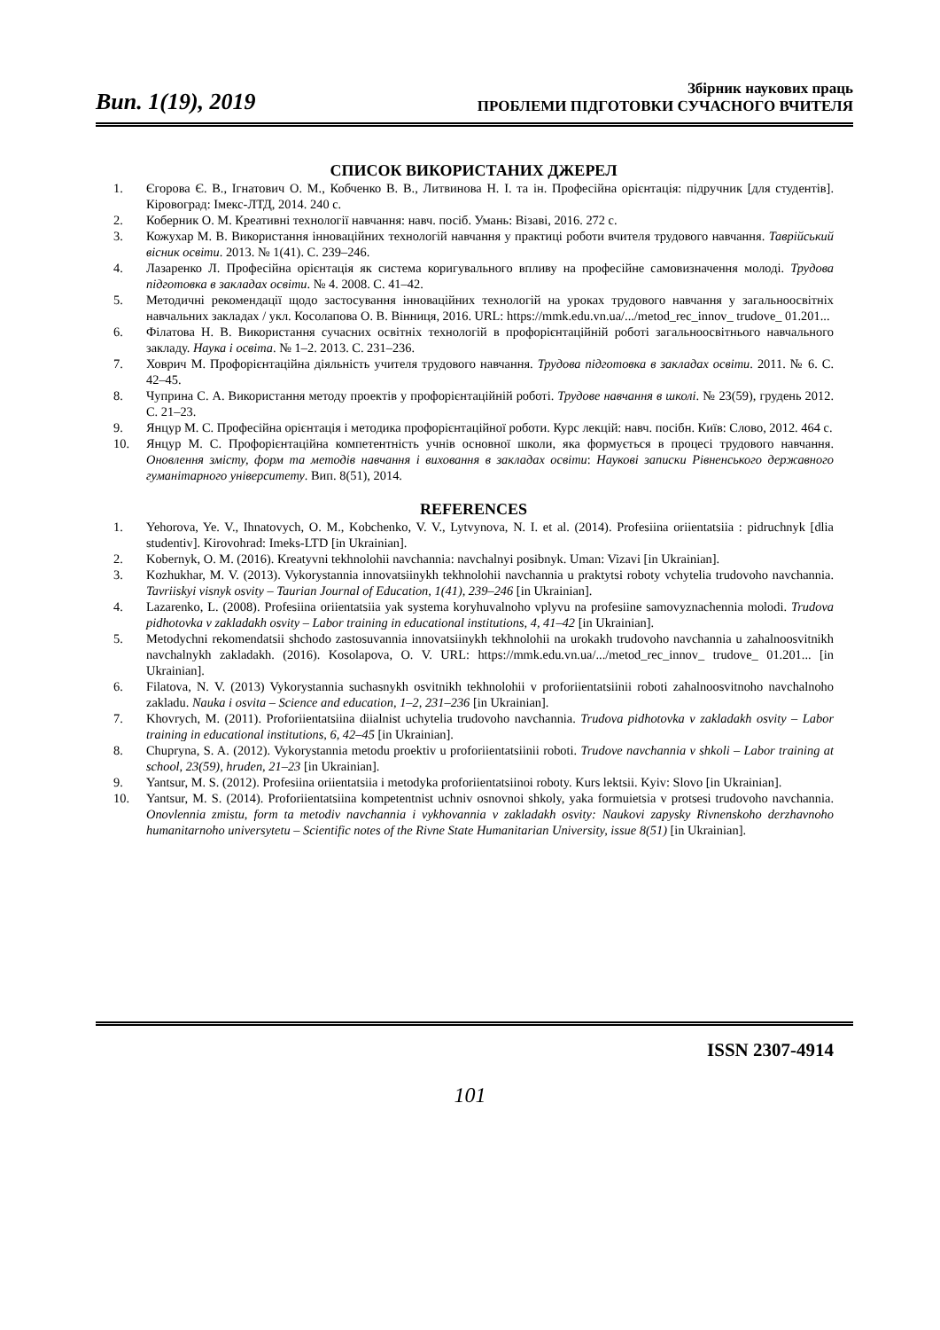Вип. 1(19), 2019
Збірник наукових праць
ПРОБЛЕМИ ПІДГОТОВКИ СУЧАСНОГО ВЧИТЕЛЯ
СПИСОК ВИКОРИСТАНИХ ДЖЕРЕЛ
1. Єгорова Є. В., Ігнатович О. М., Кобченко В. В., Литвинова Н. І. та ін. Професійна орієнтація: підручник [для студентів]. Кіровоград: Імекс-ЛТД, 2014. 240 с.
2. Коберник О. М. Креативні технології навчання: навч. посіб. Умань: Візаві, 2016. 272 с.
3. Кожухар М. В. Використання інноваційних технологій навчання у практиці роботи вчителя трудового навчання. Таврійський вісник освіти. 2013. № 1(41). С. 239–246.
4. Лазаренко Л. Професійна орієнтація як система коригувального впливу на професійне самовизначення молоді. Трудова підготовка в закладах освіти. № 4. 2008. С. 41–42.
5. Методичні рекомендації щодо застосування інноваційних технологій на уроках трудового навчання у загальноосвітніх навчальних закладах / укл. Косолапова О. В. Вінниця, 2016. URL: https://mmk.edu.vn.ua/.../metod_rec_innov_ trudove_ 01.201...
6. Філатова Н. В. Використання сучасних освітніх технологій в профорієнтаційній роботі загальноосвітнього навчального закладу. Наука і освіта. № 1–2. 2013. С. 231–236.
7. Ховрич М. Профорієнтаційна діяльність учителя трудового навчання. Трудова підготовка в закладах освіти. 2011. № 6. С. 42–45.
8. Чуприна С. А. Використання методу проектів у профорієнтаційній роботі. Трудове навчання в школі. № 23(59), грудень 2012. С. 21–23.
9. Янцур М. С. Професійна орієнтація і методика профорієнтаційної роботи. Курс лекцій: навч. посібн. Київ: Слово, 2012. 464 с.
10. Янцур М. С. Профорієнтаційна компетентність учнів основної школи, яка формується в процесі трудового навчання. Оновлення змісту, форм та методів навчання і виховання в закладах освіти: Наукові записки Рівненського державного гуманітарного університету. Вип. 8(51), 2014.
REFERENCES
1. Yehorova, Ye. V., Ihnatovych, O. M., Kobchenko, V. V., Lytvynova, N. I. et al. (2014). Profesiina oriientatsiia : pidruchnyk [dlia studentiv]. Kirovohrad: Imeks-LTD [in Ukrainian].
2. Kobernyk, O. M. (2016). Kreatyvni tekhnolohii navchannia: navchalnyi posibnyk. Uman: Vizavi [in Ukrainian].
3. Kozhukhar, M. V. (2013). Vykorystannia innovatsiinykh tekhnolohii navchannia u praktytsi roboty vchytelia trudovoho navchannia. Tavriiskyi visnyk osvity – Taurian Journal of Education, 1(41), 239–246 [in Ukrainian].
4. Lazarenko, L. (2008). Profesiina oriientatsiia yak systema koryhuvalnoho vplyvu na profesiine samovyznachennia molodi. Trudova pidhotovka v zakladakh osvity – Labor training in educational institutions, 4, 41–42 [in Ukrainian].
5. Metodychni rekomendatsii shchodo zastosuvannia innovatsiinykh tekhnolohii na urokakh trudovoho navchannia u zahalnoosvitnikh navchalnykh zakladakh. (2016). Kosolapova, O. V. URL: https://mmk.edu.vn.ua/.../metod_rec_innov_ trudove_ 01.201... [in Ukrainian].
6. Filatova, N. V. (2013) Vykorystannia suchasnykh osvitnikh tekhnolohii v proforiientatsiinii roboti zahalnoosvitnoho navchalnoho zakladu. Nauka i osvita – Science and education, 1–2, 231–236 [in Ukrainian].
7. Khovrych, M. (2011). Proforiientatsiina diialnist uchytelia trudovoho navchannia. Trudova pidhotovka v zakladakh osvity – Labor training in educational institutions, 6, 42–45 [in Ukrainian].
8. Chupryna, S. A. (2012). Vykorystannia metodu proektiv u proforiientatsiinii roboti. Trudove navchannia v shkoli – Labor training at school, 23(59), hruden, 21–23 [in Ukrainian].
9. Yantsur, M. S. (2012). Profesiina oriientatsiia i metodyka proforiientatsiinoi roboty. Kurs lektsii. Kyiv: Slovo [in Ukrainian].
10. Yantsur, M. S. (2014). Proforiientatsiina kompetentnist uchniv osnovnoi shkoly, yaka formuietsia v protsesi trudovoho navchannia. Onovlennia zmistu, form ta metodiv navchannia i vykhovannia v zakladakh osvity: Naukovi zapysky Rivnenskoho derzhavnoho humanitarnoho universytetu – Scientific notes of the Rivne State Humanitarian University, issue 8(51) [in Ukrainian].
ISSN 2307-4914
101